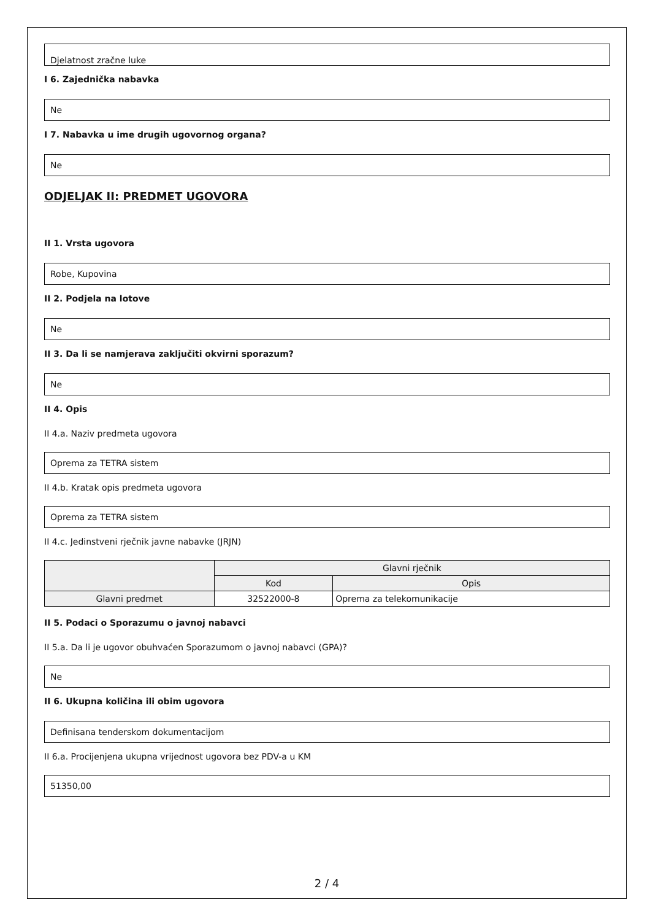Djelatnost zračne luke
I 6. Zajednička nabavka
Ne
I 7. Nabavka u ime drugih ugovornog organa?
Ne
ODJELJAK II: PREDMET UGOVORA
II 1. Vrsta ugovora
Robe, Kupovina
II 2. Podjela na lotove
Ne
II 3. Da li se namjerava zaključiti okvirni sporazum?
Ne
II 4. Opis
II 4.a. Naziv predmeta ugovora
Oprema za TETRA sistem
II 4.b. Kratak opis predmeta ugovora
Oprema za TETRA sistem
II 4.c. Jedinstveni rječnik javne nabavke (JRJN)
| | Glavni rječnik | |
| | Kod | Opis |
| Glavni predmet | 32522000-8 | Oprema za telekomunikacije |
II 5. Podaci o Sporazumu o javnoj nabavci
II 5.a. Da li je ugovor obuhvaćen Sporazumom o javnoj nabavci (GPA)?
Ne
II 6. Ukupna količina ili obim ugovora
Definisana tenderskom dokumentacijom
II 6.a. Procijenjena ukupna vrijednost ugovora bez PDV-a u KM
51350,00
2 / 4